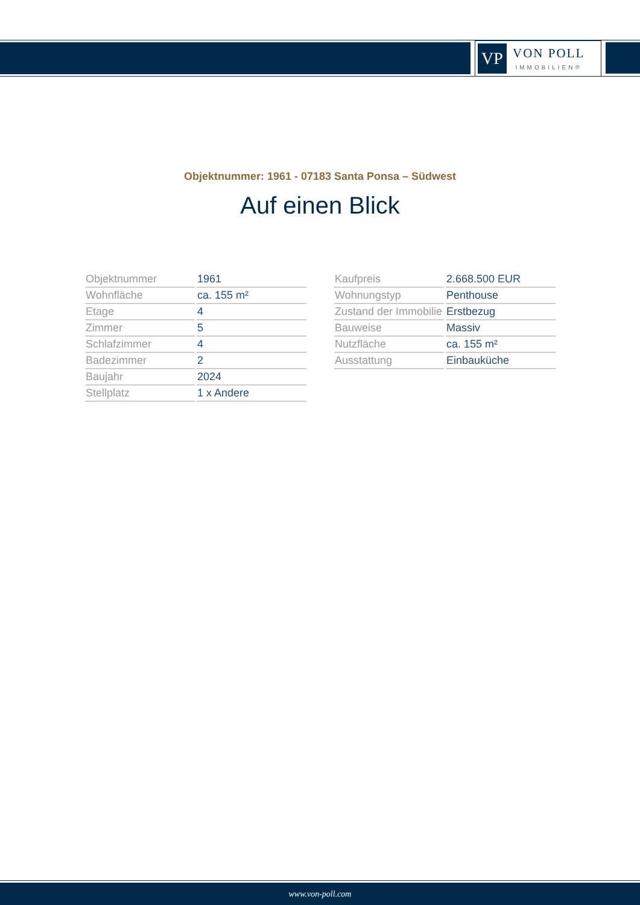VP
VON POLL
IMMOBILIEN®
Objektnummer: 1961 - 07183 Santa Ponsa – Südwest
Auf einen Blick
| Objektnummer | 1961 |
| Wohnfläche | ca. 155 m² |
| Etage | 4 |
| Zimmer | 5 |
| Schlafzimmer | 4 |
| Badezimmer | 2 |
| Baujahr | 2024 |
| Stellplatz | 1 x Andere |
| Kaufpreis | 2.668.500 EUR |
| Wohnungstyp | Penthouse |
| Zustand der Immobilie | Erstbezug |
| Bauweise | Massiv |
| Nutzfläche | ca. 155 m² |
| Ausstattung | Einbauküche |
www.von-poll.com